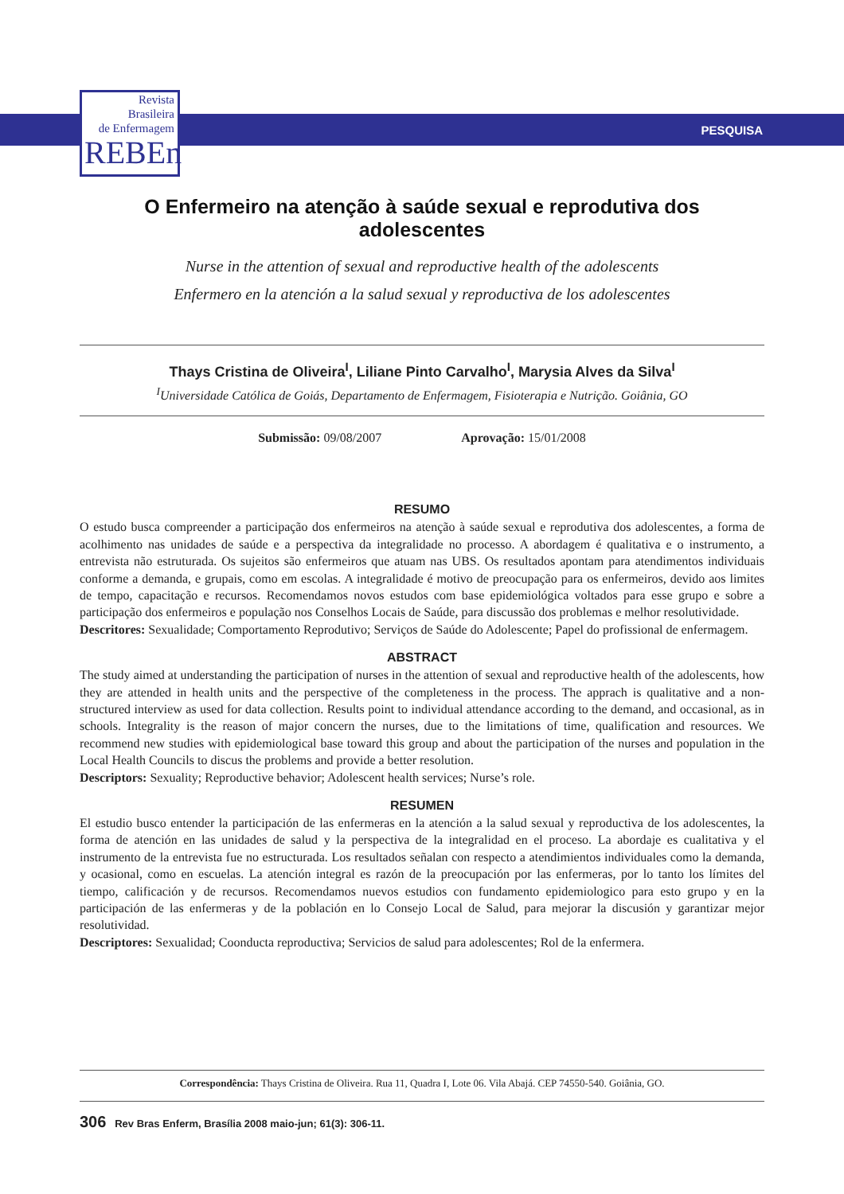Revista
Brasileira
de Enfermagem
REBEn
PESQUISA
O Enfermeiro na atenção à saúde sexual e reprodutiva dos adolescentes
Nurse in the attention of sexual and reproductive health of the adolescents
Enfermero en la atención a la salud sexual y reproductiva de los adolescentes
Thays Cristina de Oliveira<sup>I</sup>, Liliane Pinto Carvalho<sup>I</sup>, Marysia Alves da Silva<sup>I</sup>
<sup>I</sup>Universidade Católica de Goiás, Departamento de Enfermagem, Fisioterapia e Nutrição. Goiânia, GO
Submissão: 09/08/2007 Aprovação: 15/01/2008
RESUMO
O estudo busca compreender a participação dos enfermeiros na atenção à saúde sexual e reprodutiva dos adolescentes, a forma de acolhimento nas unidades de saúde e a perspectiva da integralidade no processo. A abordagem é qualitativa e o instrumento, a entrevista não estruturada. Os sujeitos são enfermeiros que atuam nas UBS. Os resultados apontam para atendimentos individuais conforme a demanda, e grupais, como em escolas. A integralidade é motivo de preocupação para os enfermeiros, devido aos limites de tempo, capacitação e recursos. Recomendamos novos estudos com base epidemiológica voltados para esse grupo e sobre a participação dos enfermeiros e população nos Conselhos Locais de Saúde, para discussão dos problemas e melhor resolutividade.
Descritores: Sexualidade; Comportamento Reprodutivo; Serviços de Saúde do Adolescente; Papel do profissional de enfermagem.
ABSTRACT
The study aimed at understanding the participation of nurses in the attention of sexual and reproductive health of the adolescents, how they are attended in health units and the perspective of the completeness in the process. The apprach is qualitative and a non-structured interview as used for data collection. Results point to individual attendance according to the demand, and occasional, as in schools. Integrality is the reason of major concern the nurses, due to the limitations of time, qualification and resources. We recommend new studies with epidemiological base toward this group and about the participation of the nurses and population in the Local Health Councils to discus the problems and provide a better resolution.
Descriptors: Sexuality; Reproductive behavior; Adolescent health services; Nurse’s role.
RESUMEN
El estudio busco entender la participación de las enfermeras en la atención a la salud sexual y reproductiva de los adolescentes, la forma de atención en las unidades de salud y la perspectiva de la integralidad en el proceso. La abordaje es cualitativa y el instrumento de la entrevista fue no estructurada. Los resultados señalan con respecto a atendimientos individuales como la demanda, y ocasional, como en escuelas. La atención integral es razón de la preocupación por las enfermeras, por lo tanto los límites del tiempo, calificación y de recursos. Recomendamos nuevos estudios con fundamento epidemiologico para esto grupo y en la participación de las enfermeras y de la población en lo Consejo Local de Salud, para mejorar la discusión y garantizar mejor resolutividad.
Descriptores: Sexualidad; Coonducta reproductiva; Servicios de salud para adolescentes; Rol de la enfermera.
Correspondência: Thays Cristina de Oliveira. Rua 11, Quadra I, Lote 06. Vila Abajá. CEP 74550-540. Goiânia, GO.
306 Rev Bras Enferm, Brasília 2008 maio-jun; 61(3): 306-11.